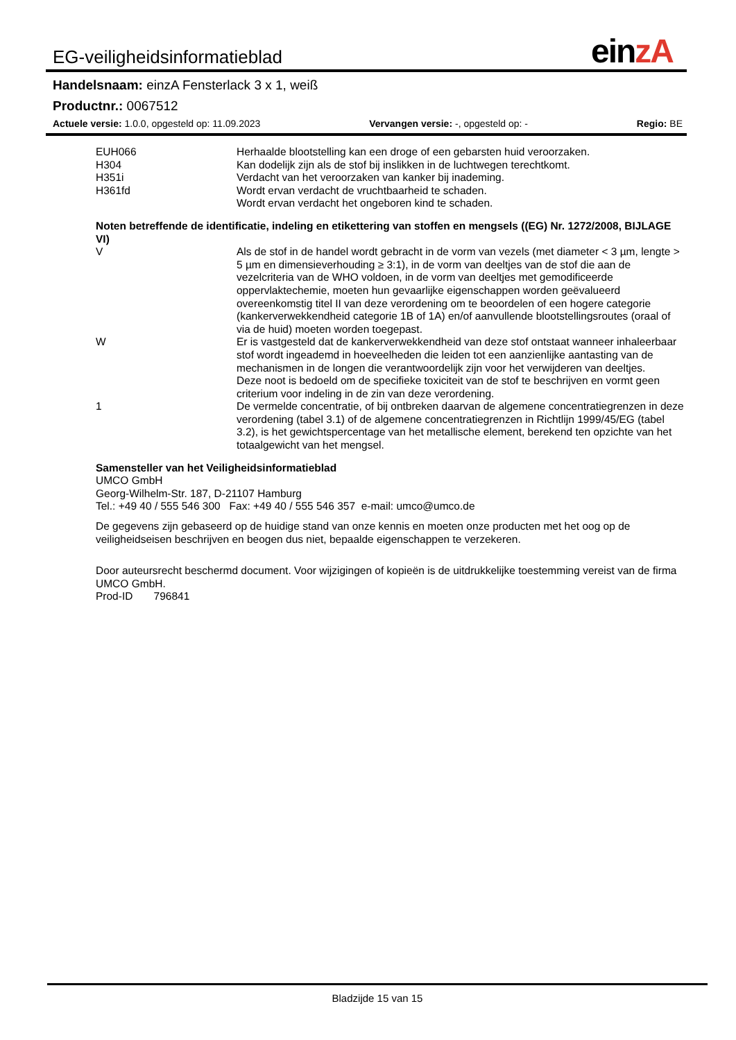EG-veiligheidsinformatieblad
einzA
Handelsnaam: einzA Fensterlack 3 x 1, weiß
Productnr.: 0067512
Actuele versie: 1.0.0, opgesteld op: 11.09.2023 Vervangen versie: -, opgesteld op: - Regio: BE
| EUH066 | Herhaalde blootstelling kan een droge of een gebarsten huid veroorzaken. |
| H304 | Kan dodelijk zijn als de stof bij inslikken in de luchtwegen terechtkomt. |
| H351i | Verdacht van het veroorzaken van kanker bij inademing. |
| H361fd | Wordt ervan verdacht de vruchtbaarheid te schaden. Wordt ervan verdacht het ongeboren kind te schaden. |
Noten betreffende de identificatie, indeling en etikettering van stoffen en mengsels ((EG) Nr. 1272/2008, BIJLAGE VI)
| V | Als de stof in de handel wordt gebracht in de vorm van vezels (met diameter < 3 µm, lengte > 5 µm en dimensieverhouding ≥ 3:1), in de vorm van deeltjes van de stof die aan de vezelcriteria van de WHO voldoen, in de vorm van deeltjes met gemodificeerde oppervlaktechemie, moeten hun gevaarlijke eigenschappen worden geëvalueerd overeenkomstig titel II van deze verordening om te beoordelen of een hogere categorie (kankerverwekkendheid categorie 1B of 1A) en/of aanvullende blootstellingsroutes (oraal of via de huid) moeten worden toegepast. |
| W | Er is vastgesteld dat de kankerverwekkendheid van deze stof ontstaat wanneer inhaleerbaar stof wordt ingeademd in hoeveelheden die leiden tot een aanzienlijke aantasting van de mechanismen in de longen die verantwoordelijk zijn voor het verwijderen van deeltjes. Deze noot is bedoeld om de specifieke toxiciteit van de stof te beschrijven en vormt geen criterium voor indeling in de zin van deze verordening. |
| 1 | De vermelde concentratie, of bij ontbreken daarvan de algemene concentratiegrenzen in deze verordening (tabel 3.1) of de algemene concentratiegrenzen in Richtlijn 1999/45/EG (tabel 3.2), is het gewichtspercentage van het metallische element, berekend ten opzichte van het totaalgewicht van het mengsel. |
Samensteller van het Veiligheidsinformatieblad
UMCO GmbH
Georg-Wilhelm-Str. 187, D-21107 Hamburg
Tel.: +49 40 / 555 546 300 Fax: +49 40 / 555 546 357 e-mail: umco@umco.de
De gegevens zijn gebaseerd op de huidige stand van onze kennis en moeten onze producten met het oog op de veiligheidseisen beschrijven en beogen dus niet, bepaalde eigenschappen te verzekeren.
Door auteursrecht beschermd document. Voor wijzigingen of kopieën is de uitdrukkelijke toestemming vereist van de firma UMCO GmbH.
Prod-ID 796841
Bladzijde 15 van 15